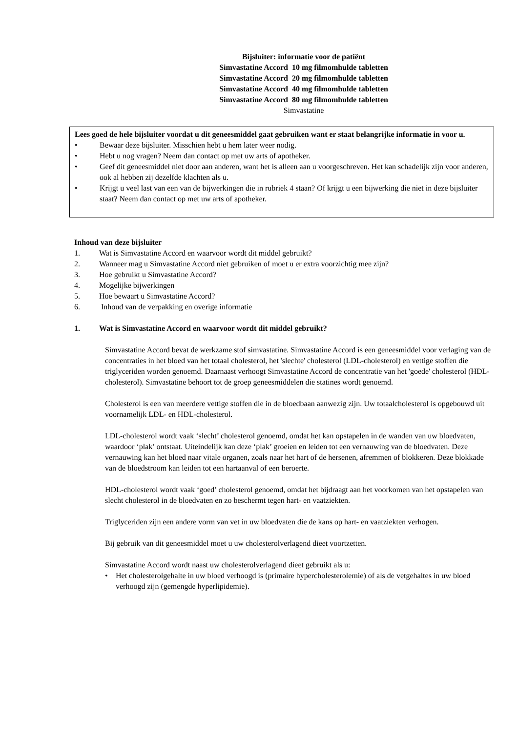Bijsluiter: informatie voor de patiënt
Simvastatine Accord 10 mg filmomhulde tabletten
Simvastatine Accord 20 mg filmomhulde tabletten
Simvastatine Accord 40 mg filmomhulde tabletten
Simvastatine Accord 80 mg filmomhulde tabletten
Simvastatine
Lees goed de hele bijsluiter voordat u dit geneesmiddel gaat gebruiken want er staat belangrijke informatie in voor u.
• Bewaar deze bijsluiter. Misschien hebt u hem later weer nodig.
• Hebt u nog vragen? Neem dan contact op met uw arts of apotheker.
• Geef dit geneesmiddel niet door aan anderen, want het is alleen aan u voorgeschreven. Het kan schadelijk zijn voor anderen, ook al hebben zij dezelfde klachten als u.
• Krijgt u veel last van een van de bijwerkingen die in rubriek 4 staan? Of krijgt u een bijwerking die niet in deze bijsluiter staat? Neem dan contact op met uw arts of apotheker.
Inhoud van deze bijsluiter
1. Wat is Simvastatine Accord en waarvoor wordt dit middel gebruikt?
2. Wanneer mag u Simvastatine Accord niet gebruiken of moet u er extra voorzichtig mee zijn?
3. Hoe gebruikt u Simvastatine Accord?
4. Mogelijke bijwerkingen
5. Hoe bewaart u Simvastatine Accord?
6. Inhoud van de verpakking en overige informatie
1. Wat is Simvastatine Accord en waarvoor wordt dit middel gebruikt?
Simvastatine Accord bevat de werkzame stof simvastatine. Simvastatine Accord is een geneesmiddel voor verlaging van de concentraties in het bloed van het totaal cholesterol, het 'slechte' cholesterol (LDL-cholesterol) en vettige stoffen die triglyceriden worden genoemd. Daarnaast verhoogt Simvastatine Accord de concentratie van het 'goede' cholesterol (HDL-cholesterol). Simvastatine behoort tot de groep geneesmiddelen die statines wordt genoemd.
Cholesterol is een van meerdere vettige stoffen die in de bloedbaan aanwezig zijn. Uw totaalcholesterol is opgebouwd uit voornamelijk LDL- en HDL-cholesterol.
LDL-cholesterol wordt vaak ‘slecht’ cholesterol genoemd, omdat het kan opstapelen in de wanden van uw bloedvaten, waardoor ‘plak’ ontstaat. Uiteindelijk kan deze ‘plak’ groeien en leiden tot een vernauwing van de bloedvaten. Deze vernauwing kan het bloed naar vitale organen, zoals naar het hart of de hersenen, afremmen of blokkeren. Deze blokkade van de bloedstroom kan leiden tot een hartaanval of een beroerte.
HDL-cholesterol wordt vaak ‘goed’ cholesterol genoemd, omdat het bijdraagt aan het voorkomen van het opstapelen van slecht cholesterol in de bloedvaten en zo beschermt tegen hart- en vaatziekten.
Triglyceriden zijn een andere vorm van vet in uw bloedvaten die de kans op hart- en vaatziekten verhogen.
Bij gebruik van dit geneesmiddel moet u uw cholesterolverlagend dieet voortzetten.
Simvastatine Accord wordt naast uw cholesterolverlagend dieet gebruikt als u:
• Het cholesterolgehalte in uw bloed verhoogd is (primaire hypercholesterolemie) of als de vetgehaltes in uw bloed verhoogd zijn (gemengde hyperlipidemie).